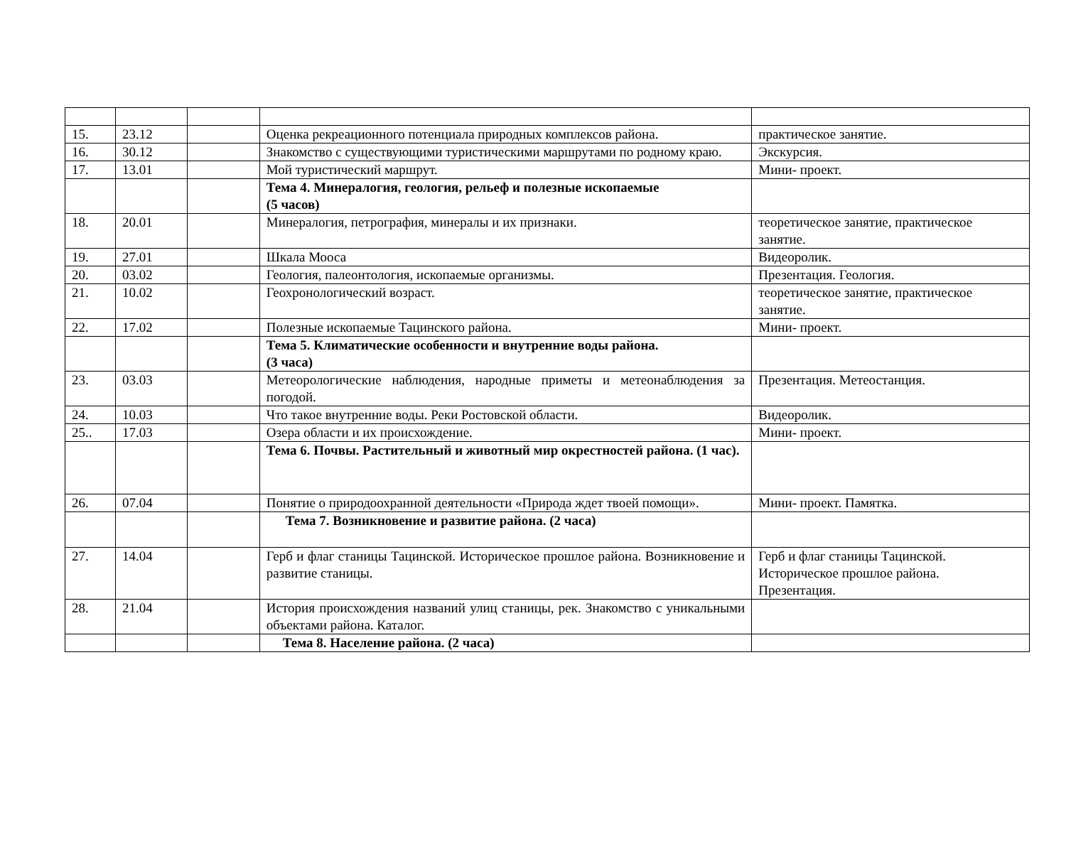| 15. | 23.12 | | Оценка рекреационного потенциала природных комплексов района. | практическое занятие. |
| 16. | 30.12 | | Знакомство с существующими туристическими маршрутами по родному краю. | Экскурсия. |
| 17. | 13.01 | | Мой туристический маршрут. | Мини- проект. |
| | | | Тема 4. Минералогия, геология, рельеф и полезные ископаемые (5 часов) | |
| 18. | 20.01 | | Минералогия, петрография, минералы и их признаки. | теоретическое занятие, практическое занятие. |
| 19. | 27.01 | | Шкала Мооса | Видеоролик. |
| 20. | 03.02 | | Геология, палеонтология, ископаемые организмы. | Презентация. Геология. |
| 21. | 10.02 | | Геохронологический возраст. | теоретическое занятие, практическое занятие. |
| 22. | 17.02 | | Полезные ископаемые Тацинского района. | Мини- проект. |
| | | | Тема 5. Климатические особенности и внутренние воды района. (3 часа) | |
| 23. | 03.03 | | Метеорологические наблюдения, народные приметы и метеонаблюдения за погодой. | Презентация. Метеостанция. |
| 24. | 10.03 | | Что такое внутренние воды. Реки Ростовской области. | Видеоролик. |
| 25.. | 17.03 | | Озера области и их происхождение. | Мини- проект. |
| | | | Тема 6. Почвы. Растительный и животный мир окрестностей района. (1 час). | |
| 26. | 07.04 | | Понятие о природоохранной деятельности «Природа ждет твоей помощи». | Мини- проект. Памятка. |
| | | | Тема 7. Возникновение и развитие района. (2 часа) | |
| 27. | 14.04 | | Герб и флаг станицы Тацинской. Историческое прошлое района. Возникновение и развитие станицы. | Герб и флаг станицы Тацинской. Историческое прошлое района. Презентация. |
| 28. | 21.04 | | История происхождения названий улиц станицы, рек. Знакомство с уникальными объектами района. Каталог. | |
| | | | Тема 8. Население района. (2 часа) | |